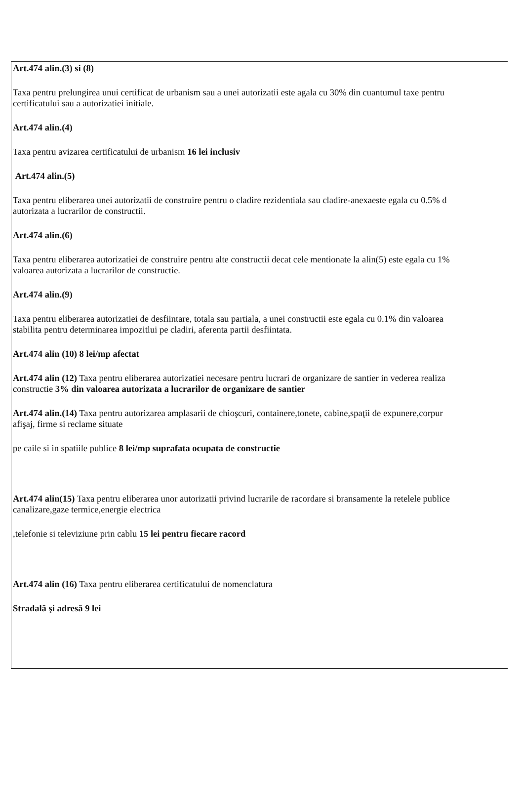Art.474 alin.(3) si (8)
Taxa pentru prelungirea unui certificat de urbanism sau a unei autorizatii este agala cu 30% din cuantumul taxe pentru
certificatului sau a autorizatiei initiale.
Art.474 alin.(4)
Taxa pentru avizarea certificatului de urbanism 16 lei inclusiv
Art.474 alin.(5)
Taxa pentru eliberarea unei autorizatii de construire pentru o cladire rezidentiala sau cladire-anexaeste egala cu 0.5% d
autorizata a lucrarilor de constructii.
Art.474 alin.(6)
Taxa pentru eliberarea autorizatiei de construire pentru alte constructii decat cele mentionate la alin(5) este egala cu 1%
valoarea autorizata a lucrarilor de constructie.
Art.474 alin.(9)
Taxa pentru eliberarea autorizatiei de desfiintare, totala sau partiala, a unei constructii este egala cu 0.1% din valoarea
stabilita pentru determinarea impozitlui pe cladiri, aferenta partii desfiintata.
Art.474 alin (10) 8 lei/mp afectat
Art.474 alin (12) Taxa pentru eliberarea autorizatiei necesare pentru lucrari de organizare de santier in vederea realiza
constructie 3% din valoarea autorizata a lucrarilor de organizare de santier
Art.474 alin.(14) Taxa pentru autorizarea amplasarii de chioşcuri, containere,tonete, cabine,spaţii de expunere,corpur
afişaj, firme si reclame situate
pe caile si in spatiile publice 8 lei/mp suprafata ocupata de constructie
Art.474 alin(15) Taxa pentru eliberarea unor autorizatii privind lucrarile de racordare si bransamente la retelele publice
canalizare,gaze termice,energie electrica
,telefonie si televiziune prin cablu 15 lei pentru fiecare racord
Art.474 alin (16) Taxa pentru eliberarea certificatului de nomenclatura
Stradală şi adresă 9 lei